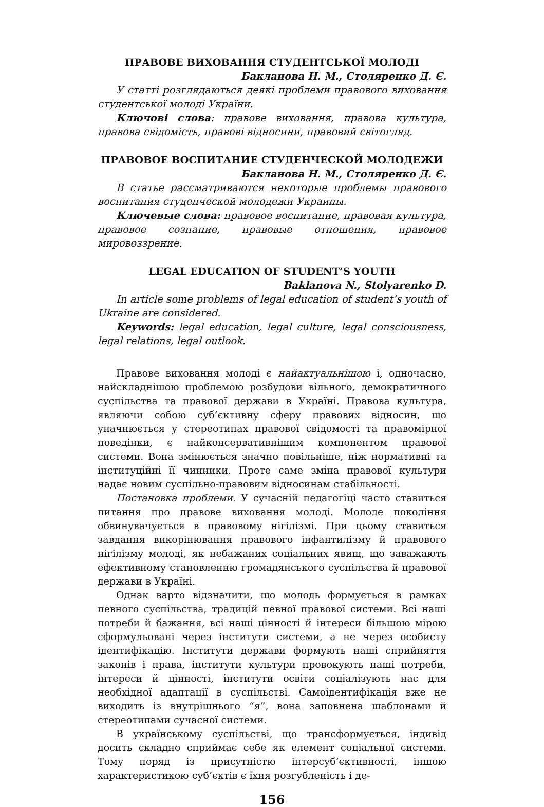ПРАВОВЕ ВИХОВАННЯ СТУДЕНТСЬКОЇ МОЛОДІ
Бакланова Н. М., Столяренко Д. Є.
У статті розглядаються деякі проблеми правового виховання студентської молоді України.
Ключові слова: правове виховання, правова культура, правова свідомість, правові відносини, правовий світогляд.
ПРАВОВОЕ ВОСПИТАНИЕ СТУДЕНЧЕСКОЙ МОЛОДЕЖИ
Бакланова Н. М., Столяренко Д. Є.
В статье рассматриваются некоторые проблемы правового воспитания студенческой молодежи Украины.
Ключевые слова: правовое воспитание, правовая культура, правовое сознание, правовые отношения, правовое мировоззрение.
LEGAL EDUCATION OF STUDENT’S YOUTH
Baklanova N., Stolyarenko D.
In article some problems of legal education of student’s youth of Ukraine are considered.
Keywords: legal education, legal culture, legal consciousness, legal relations, legal outlook.
Правове виховання молоді є найактуальнішою і, одночасно, найскладнішою проблемою розбудови вільного, демократичного суспільства та правової держави в Україні. Правова культура, являючи собою суб’єктивну сферу правових відносин, що уначнюється у стереотипах правової свідомості та правомірної поведінки, є найконсервативнішим компонентом правової системи. Вона змінюється значно повільніше, ніж нормативні та інституційні її чинники. Проте саме зміна правової культури надає новим суспільно-правовим відносинам стабільності.
Постановка проблеми. У сучасній педагогіці часто ставиться питання про правове виховання молоді. Молоде покоління обвинувачується в правовому нігілізмі. При цьому ставиться завдання викорінювання правового інфантилізму й правового нігілізму молоді, як небажаних соціальних явищ, що заважають ефективному становленню громадянського суспільства й правової держави в Україні.
Однак варто відзначити, що молодь формується в рамках певного суспільства, традицій певної правової системи. Всі наші потреби й бажання, всі наші цінності й інтереси більшою мірою сформульовані через інститути системи, а не через особисту ідентифікацію. Інститути держави формують наші сприйняття законів і права, інститути культури провокують наші потреби, інтереси й цінності, інститути освіти соціалізують нас для необхідної адаптації в суспільстві. Самоідентифікація вже не виходить із внутрішнього “я”, вона заповнена шаблонами й стереотипами сучасної системи.
В українському суспільстві, що трансформується, індивід досить складно сприймає себе як елемент соціальної системи. Тому поряд із присутністю інтерсуб’єктивності, іншою характеристикою суб’єктів є їхня розгубленість і де-
156